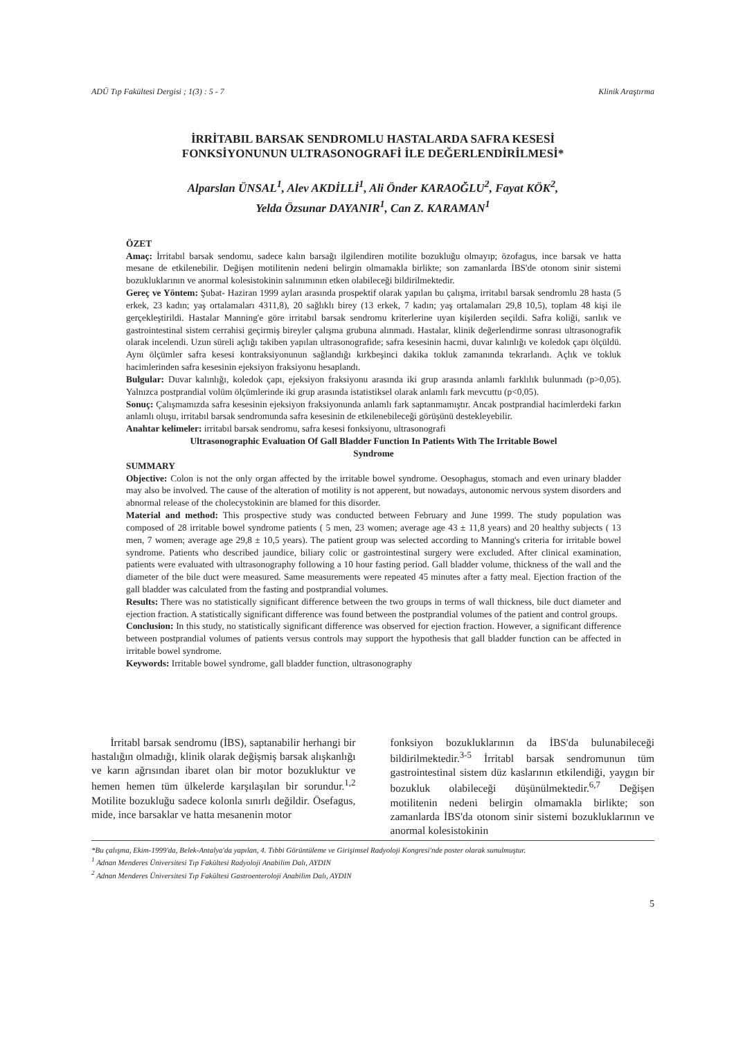ADÜ Tıp Fakültesi Dergisi ; 1(3) : 5 - 7 Klinik Araştırma
İRRİTABIL BARSAK SENDROMLU HASTALARDA SAFRA KESESİ
FONKSİYONUNUN ULTRASONOGRAFİ İLE DEĞERLENDİRİLMESİ*
Alparslan ÜNSAL<sup>1</sup>, Alev AKDİLLİ<sup>1</sup>, Ali Önder KARAOĞLU<sup>2</sup>, Fayat KÖK<sup>2</sup>,
Yelda Özsunar DAYANIR<sup>1</sup>, Can Z. KARAMAN<sup>1</sup>
ÖZET
Amaç: İrritabıl barsak sendomu, sadece kalın barsağı ilgilendiren motilite bozukluğu olmayıp; özofagus, ince barsak ve hatta mesane de etkilenebilir. Değişen motilitenin nedeni belirgin olmamakla birlikte; son zamanlarda İBS'de otonom sinir sistemi bozukluklarının ve anormal kolesistokinin salınımının etken olabileceği bildirilmektedir.
Gereç ve Yöntem: Şubat- Haziran 1999 ayları arasında prospektif olarak yapılan bu çalışma, irritabıl barsak sendromlu 28 hasta (5 erkek, 23 kadın; yaş ortalamaları 4311,8), 20 sağlıklı birey (13 erkek, 7 kadın; yaş ortalamaları 29,8 10,5), toplam 48 kişi ile gerçekleştirildi. Hastalar Manning'e göre irritabıl barsak sendromu kriterlerine uyan kişilerden seçildi. Safra koliği, sarılık ve gastrointestinal sistem cerrahisi geçirmiş bireyler çalışma grubuna alınmadı. Hastalar, klinik değerlendirme sonrası ultrasonografik olarak incelendi. Uzun süreli açlığı takiben yapılan ultrasonografide; safra kesesinin hacmi, duvar kalınlığı ve koledok çapı ölçüldü. Aynı ölçümler safra kesesi kontraksiyonunun sağlandığı kırkbeşinci dakika tokluk zamanında tekrarlandı. Açlık ve tokluk hacimlerinden safra kesesinin ejeksiyon fraksiyonu hesaplandı.
Bulgular: Duvar kalınlığı, koledok çapı, ejeksiyon fraksiyonu arasında iki grup arasında anlamlı farklılık bulunmadı (p>0,05). Yalnızca postprandial volüm ölçümlerinde iki grup arasında istatistiksel olarak anlamlı fark mevcuttu (p<0,05).
Sonuç: Çalışmamızda safra kesesinin ejeksiyon fraksiyonunda anlamlı fark saptanmamıştır. Ancak postprandial hacimlerdeki farkın anlamlı oluşu, irritabıl barsak sendromunda safra kesesinin de etkilenebileceği görüşünü destekleyebilir.
Anahtar kelimeler: irritabıl barsak sendromu, safra kesesi fonksiyonu, ultrasonografi
Ultrasonographic Evaluation Of Gall Bladder Function In Patients With The Irritable Bowel
Syndrome
SUMMARY
Objective: Colon is not the only organ affected by the irritable bowel syndrome. Oesophagus, stomach and even urinary bladder may also be involved. The cause of the alteration of motility is not apperent, but nowadays, autonomic nervous system disorders and abnormal release of the cholecystokinin are blamed for this disorder.
Material and method: This prospective study was conducted between February and June 1999. The study population was composed of 28 irritable bowel syndrome patients ( 5 men, 23 women; average age 43 ± 11,8 years) and 20 healthy subjects ( 13 men, 7 women; average age 29,8 ± 10,5 years). The patient group was selected according to Manning's criteria for irritable bowel syndrome. Patients who described jaundice, biliary colic or gastrointestinal surgery were excluded. After clinical examination, patients were evaluated with ultrasonography following a 10 hour fasting period. Gall bladder volume, thickness of the wall and the diameter of the bile duct were measured. Same measurements were repeated 45 minutes after a fatty meal. Ejection fraction of the gall bladder was calculated from the fasting and postprandial volumes.
Results: There was no statistically significant difference between the two groups in terms of wall thickness, bile duct diameter and ejection fraction. A statistically significant difference was found between the postprandial volumes of the patient and control groups.
Conclusion: In this study, no statistically significant difference was observed for ejection fraction. However, a significant difference between postprandial volumes of patients versus controls may support the hypothesis that gall bladder function can be affected in irritable bowel syndrome.
Keywords: Irritable bowel syndrome, gall bladder function, ultrasonography
İrritabl barsak sendromu (İBS), saptanabilir herhangi bir hastalığın olmadığı, klinik olarak değişmiş barsak alışkanlığı ve karın ağrısından ibaret olan bir motor bozukluktur ve hemen hemen tüm ülkelerde karşılaşılan bir sorundur.<sup>1,2</sup> Motilite bozukluğu sadece kolonla sınırlı değildir. Ösefagus, mide, ince barsaklar ve hatta mesanenin motor
fonksiyon bozukluklarının da İBS'da bulunabileceği bildirilmektedir.<sup>3-5</sup> İrritabl barsak sendromunun tüm gastrointestinal sistem düz kaslarının etkilendiği, yaygın bir bozukluk olabileceği düşünülmektedir.<sup>6,7</sup> Değişen motilitenin nedeni belirgin olmamakla birlikte; son zamanlarda İBS'da otonom sinir sistemi bozukluklarının ve anormal kolesistokinin
*Bu çalışma, Ekim-1999'da, Belek-Antalya'da yapılan, 4. Tıbbi Görüntüleme ve Girişimsel Radyoloji Kongresi'nde poster olarak sunulmuştur.
<sup>1</sup> Adnan Menderes Üniversitesi Tıp Fakültesi Radyoloji Anabilim Dalı, AYDIN
<sup>2</sup> Adnan Menderes Üniversitesi Tıp Fakültesi Gastroenteroloji Anabilim Dalı, AYDIN
5